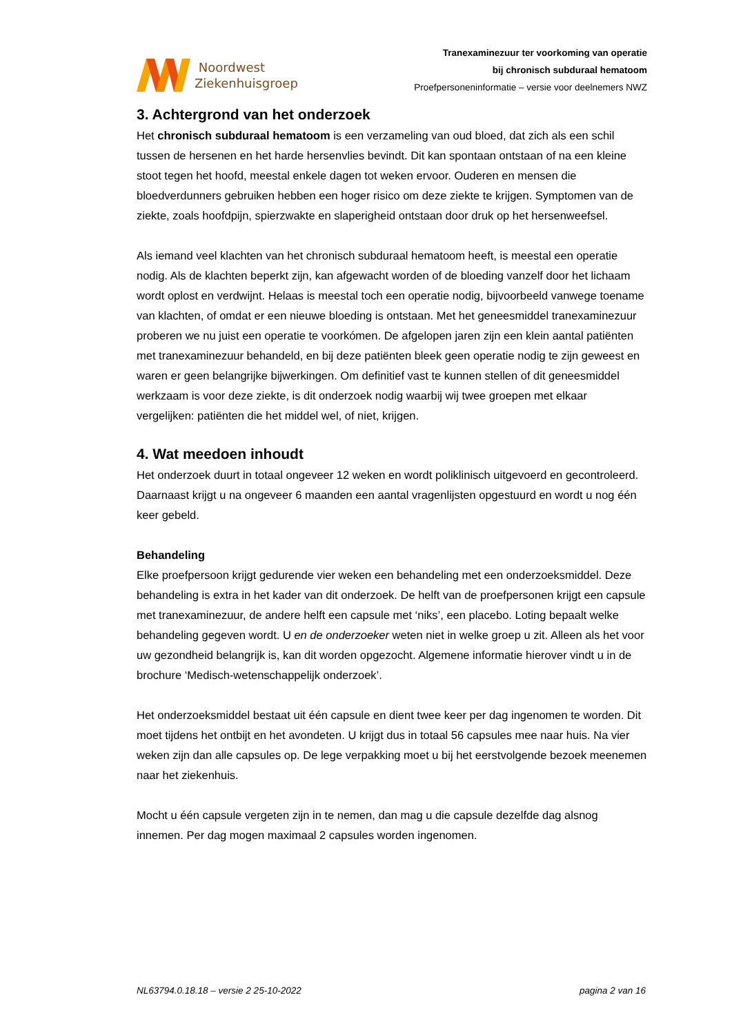Noordwest
Ziekenhuisgroep
Tranexaminezuur ter voorkoming van operatie
bij chronisch subduraal hematoom
Proefpersoneninformatie – versie voor deelnemers NWZ
3. Achtergrond van het onderzoek
Het chronisch subduraal hematoom is een verzameling van oud bloed, dat zich als een schil tussen de hersenen en het harde hersenvlies bevindt. Dit kan spontaan ontstaan of na een kleine stoot tegen het hoofd, meestal enkele dagen tot weken ervoor. Ouderen en mensen die bloedverdunners gebruiken hebben een hoger risico om deze ziekte te krijgen. Symptomen van de ziekte, zoals hoofdpijn, spierzwakte en slaperigheid ontstaan door druk op het hersenweefsel.
Als iemand veel klachten van het chronisch subduraal hematoom heeft, is meestal een operatie nodig. Als de klachten beperkt zijn, kan afgewacht worden of de bloeding vanzelf door het lichaam wordt oplost en verdwijnt. Helaas is meestal toch een operatie nodig, bijvoorbeeld vanwege toename van klachten, of omdat er een nieuwe bloeding is ontstaan. Met het geneesmiddel tranexaminezuur proberen we nu juist een operatie te voorkómen. De afgelopen jaren zijn een klein aantal patiënten met tranexaminezuur behandeld, en bij deze patiënten bleek geen operatie nodig te zijn geweest en waren er geen belangrijke bijwerkingen. Om definitief vast te kunnen stellen of dit geneesmiddel werkzaam is voor deze ziekte, is dit onderzoek nodig waarbij wij twee groepen met elkaar vergelijken: patiënten die het middel wel, of niet, krijgen.
4. Wat meedoen inhoudt
Het onderzoek duurt in totaal ongeveer 12 weken en wordt poliklinisch uitgevoerd en gecontroleerd. Daarnaast krijgt u na ongeveer 6 maanden een aantal vragenlijsten opgestuurd en wordt u nog één keer gebeld.
Behandeling
Elke proefpersoon krijgt gedurende vier weken een behandeling met een onderzoeksmiddel. Deze behandeling is extra in het kader van dit onderzoek. De helft van de proefpersonen krijgt een capsule met tranexaminezuur, de andere helft een capsule met ‘niks’, een placebo. Loting bepaalt welke behandeling gegeven wordt. U en de onderzoeker weten niet in welke groep u zit. Alleen als het voor uw gezondheid belangrijk is, kan dit worden opgezocht. Algemene informatie hierover vindt u in de brochure ‘Medisch-wetenschappelijk onderzoek’.
Het onderzoeksmiddel bestaat uit één capsule en dient twee keer per dag ingenomen te worden. Dit moet tijdens het ontbijt en het avondeten. U krijgt dus in totaal 56 capsules mee naar huis. Na vier weken zijn dan alle capsules op. De lege verpakking moet u bij het eerstvolgende bezoek meenemen naar het ziekenhuis.
Mocht u één capsule vergeten zijn in te nemen, dan mag u die capsule dezelfde dag alsnog innemen. Per dag mogen maximaal 2 capsules worden ingenomen.
NL63794.0.18.18 – versie 2 25-10-2022 pagina 2 van 16